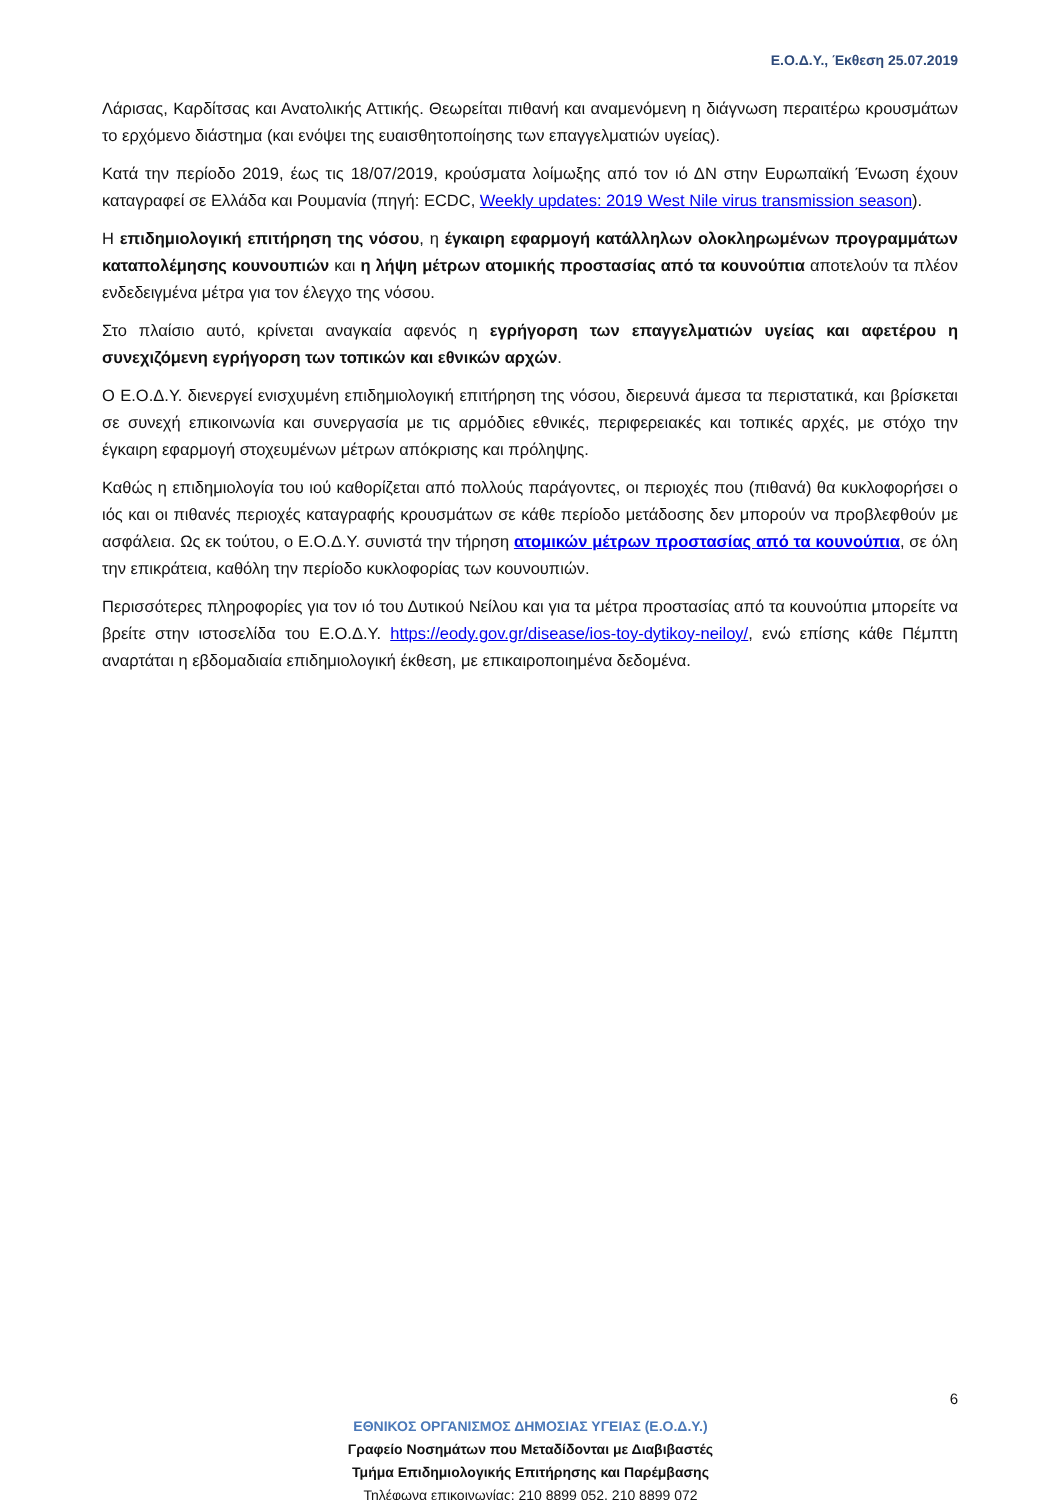Ε.Ο.Δ.Υ., Έκθεση 25.07.2019
Λάρισας, Καρδίτσας και Ανατολικής Αττικής. Θεωρείται πιθανή και αναμενόμενη η διάγνωση περαιτέρω κρουσμάτων το ερχόμενο διάστημα (και ενόψει της ευαισθητοποίησης των επαγγελματιών υγείας).
Κατά την περίοδο 2019, έως τις 18/07/2019, κρούσματα λοίμωξης από τον ιό ΔΝ στην Ευρωπαϊκή Ένωση έχουν καταγραφεί σε Ελλάδα και Ρουμανία (πηγή: ECDC, Weekly updates: 2019 West Nile virus transmission season).
Η επιδημιολογική επιτήρηση της νόσου, η έγκαιρη εφαρμογή κατάλληλων ολοκληρωμένων προγραμμάτων καταπολέμησης κουνουπιών και η λήψη μέτρων ατομικής προστασίας από τα κουνούπια αποτελούν τα πλέον ενδεδειγμένα μέτρα για τον έλεγχο της νόσου.
Στο πλαίσιο αυτό, κρίνεται αναγκαία αφενός η εγρήγορση των επαγγελματιών υγείας και αφετέρου η συνεχιζόμενη εγρήγορση των τοπικών και εθνικών αρχών.
Ο Ε.Ο.Δ.Υ. διενεργεί ενισχυμένη επιδημιολογική επιτήρηση της νόσου, διερευνά άμεσα τα περιστατικά, και βρίσκεται σε συνεχή επικοινωνία και συνεργασία με τις αρμόδιες εθνικές, περιφερειακές και τοπικές αρχές, με στόχο την έγκαιρη εφαρμογή στοχευμένων μέτρων απόκρισης και πρόληψης.
Καθώς η επιδημιολογία του ιού καθορίζεται από πολλούς παράγοντες, οι περιοχές που (πιθανά) θα κυκλοφορήσει ο ιός και οι πιθανές περιοχές καταγραφής κρουσμάτων σε κάθε περίοδο μετάδοσης δεν μπορούν να προβλεφθούν με ασφάλεια. Ως εκ τούτου, ο Ε.Ο.Δ.Υ. συνιστά την τήρηση ατομικών μέτρων προστασίας από τα κουνούπια, σε όλη την επικράτεια, καθόλη την περίοδο κυκλοφορίας των κουνουπιών.
Περισσότερες πληροφορίες για τον ιό του Δυτικού Νείλου και για τα μέτρα προστασίας από τα κουνούπια μπορείτε να βρείτε στην ιστοσελίδα του Ε.Ο.Δ.Υ. https://eody.gov.gr/disease/ios-toy-dytikoy-neiloy/, ενώ επίσης κάθε Πέμπτη αναρτάται η εβδομαδιαία επιδημιολογική έκθεση, με επικαιροποιημένα δεδομένα.
6
ΕΘΝΙΚΟΣ ΟΡΓΑΝΙΣΜΟΣ ΔΗΜΟΣΙΑΣ ΥΓΕΙΑΣ (Ε.Ο.Δ.Υ.)
Γραφείο Νοσημάτων που Μεταδίδονται με Διαβιβαστές
Τμήμα Επιδημιολογικής Επιτήρησης και Παρέμβασης
Τηλέφωνα επικοινωνίας: 210 8899 052, 210 8899 072